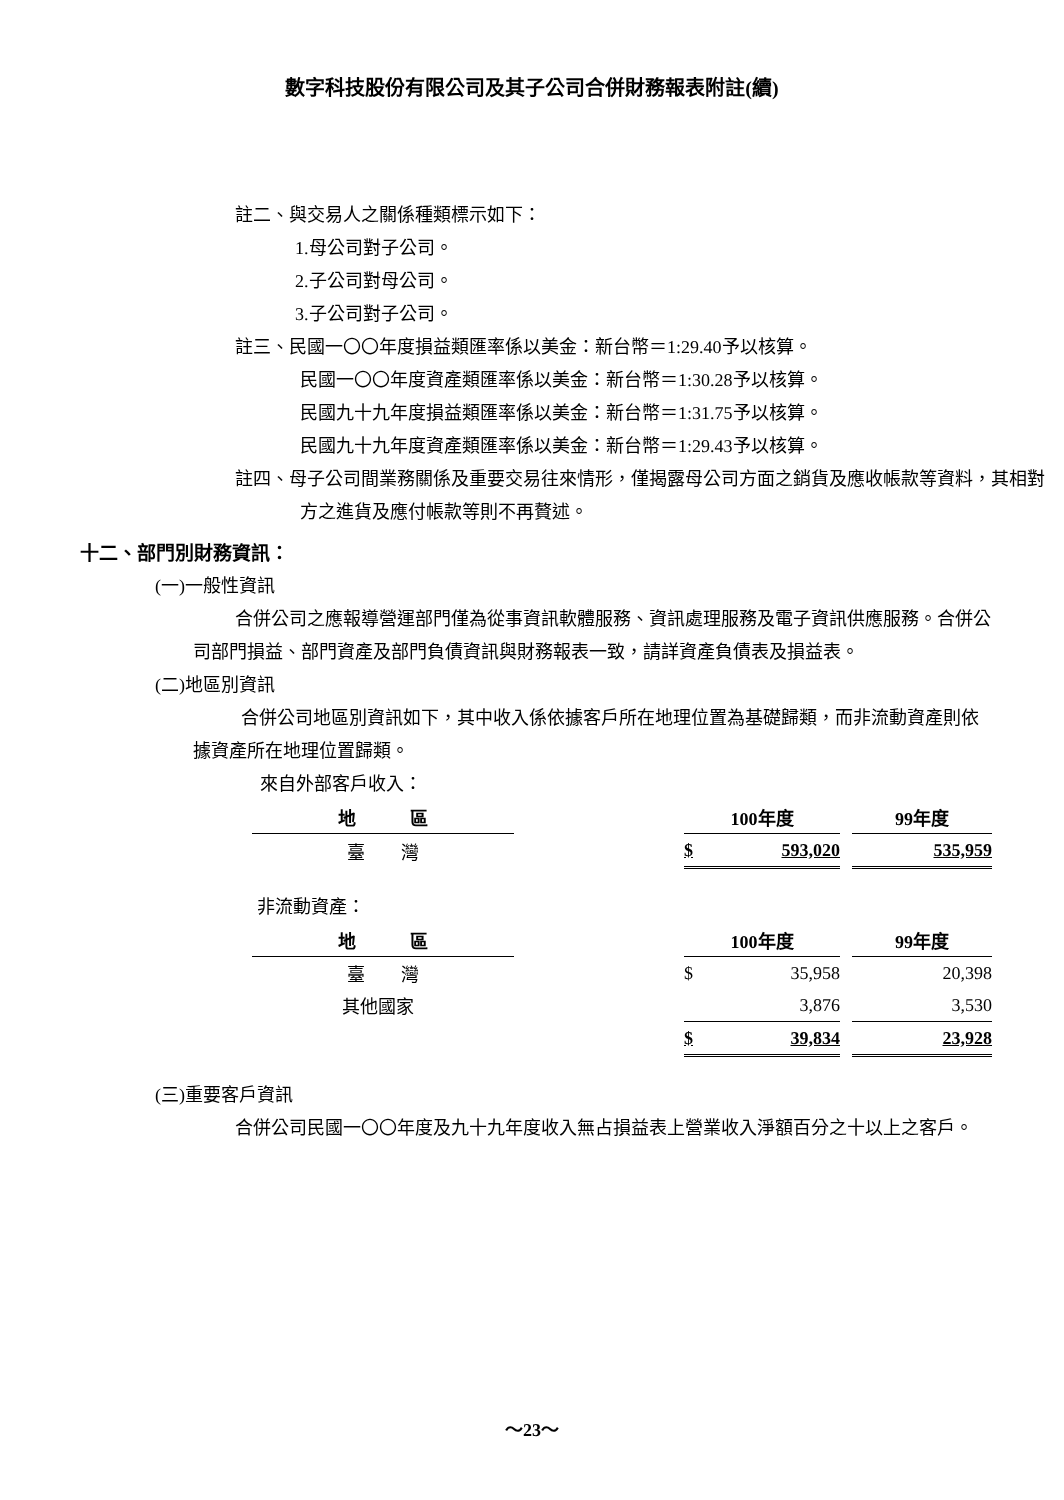數字科技股份有限公司及其子公司合併財務報表附註(續)
註二、與交易人之關係種類標示如下：
1.母公司對子公司。
2.子公司對母公司。
3.子公司對子公司。
註三、民國一〇〇年度損益類匯率係以美金：新台幣＝1:29.40予以核算。
民國一〇〇年度資產類匯率係以美金：新台幣＝1:30.28予以核算。
民國九十九年度損益類匯率係以美金：新台幣＝1:31.75予以核算。
民國九十九年度資產類匯率係以美金：新台幣＝1:29.43予以核算。
註四、母子公司間業務關係及重要交易往來情形，僅揭露母公司方面之銷貨及應收帳款等資料，其相對方之進貨及應付帳款等則不再贅述。
十二、部門別財務資訊：
(一)一般性資訊
合併公司之應報導營運部門僅為從事資訊軟體服務、資訊處理服務及電子資訊供應服務。合併公司部門損益、部門資產及部門負債資訊與財務報表一致，請詳資產負債表及損益表。
(二)地區別資訊
合併公司地區別資訊如下，其中收入係依據客戶所在地理位置為基礎歸類，而非流動資產則依據資產所在地理位置歸類。
來自外部客戶收入：
| 地 區 | | 100年度 | | | 99年度 |
| --- | --- | --- | --- | --- | --- |
| 臺 灣 | | $ | 593,020 | | 535,959 |
非流動資產：
| 地 區 | | 100年度 | | | 99年度 |
| --- | --- | --- | --- | --- | --- |
| 臺 灣 | | $ | 35,958 | | 20,398 |
| 其他國家 | | | 3,876 | | 3,530 |
| | | $ | 39,834 | | 23,928 |
(三)重要客戶資訊
合併公司民國一〇〇年度及九十九年度收入無占損益表上營業收入淨額百分之十以上之客戶。
～23～